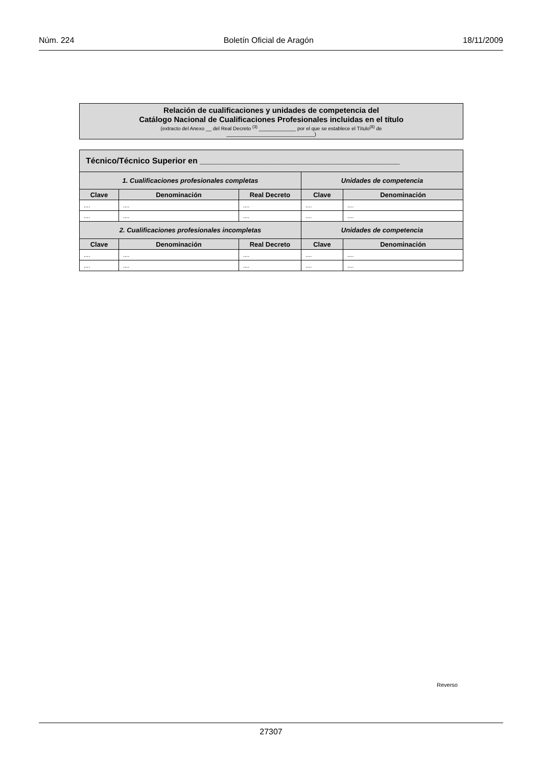Núm. 224 Boletín Oficial de Aragón 18/11/2009
Relación de cualificaciones y unidades de competencia del
Catálogo Nacional de Cualificaciones Profesionales incluidas en el título
(extracto del Anexo __ del Real Decreto <sup>(3)</sup> _____________ por el que se establece el Título<sup>(8)</sup> de
_______________________________)
| Técnico/Técnico Superior en ____________________________________________ | | | | |
| --- | --- | --- | --- | --- |
| 1. Cualificaciones profesionales completas | | | Unidades de competencia | |
| Clave | Denominación | Real Decreto | Clave | Denominación |
| .... | .... | .... | .... | .... |
| .... | .... | .... | .... | .... |
| 2. Cualificaciones profesionales incompletas | | | Unidades de competencia | |
| Clave | Denominación | Real Decreto | Clave | Denominación |
| .... | .... | .... | .... | .... |
| .... | .... | .... | .... | .... |
Reverso
27307